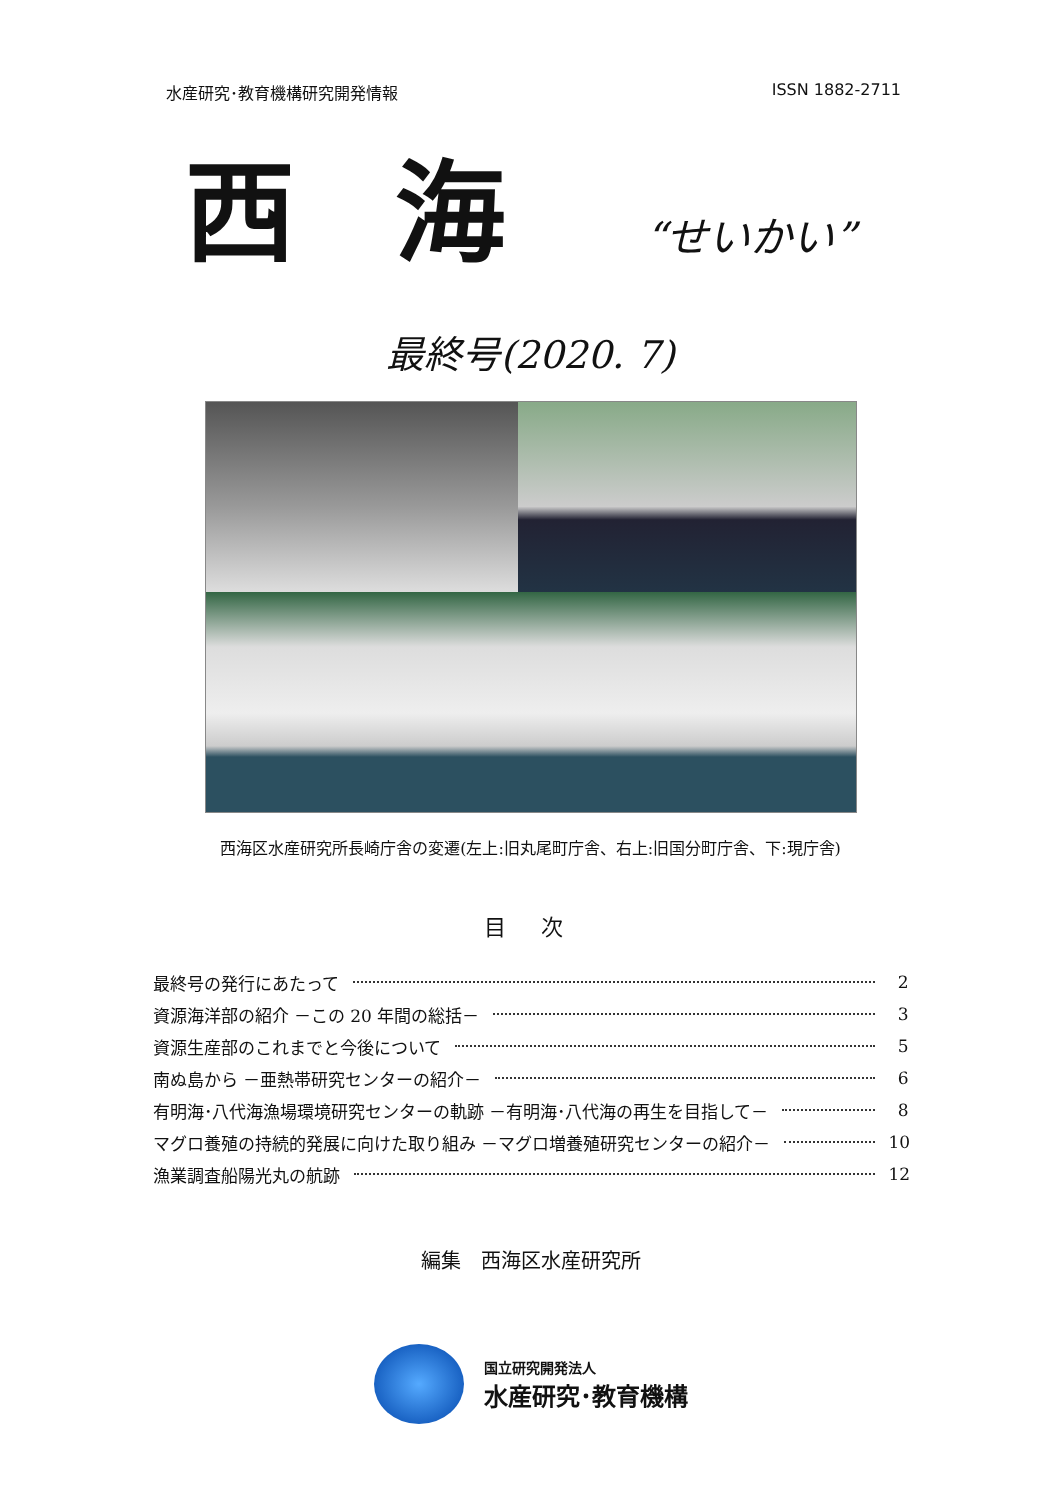水産研究･教育機構研究開発情報 ISSN 1882-2711
西海 “せいかい”
最終号(2020. 7)
西海区水産研究所長崎庁舎の変遷(左上:旧丸尾町庁舎、右上:旧国分町庁舎、下:現庁舎)
目 次
最終号の発行にあたって 2
資源海洋部の紹介 －この 20 年間の総括－ 3
資源生産部のこれまでと今後について 5
南ぬ島から －亜熱帯研究センターの紹介－ 6
有明海･八代海漁場環境研究センターの軌跡 －有明海･八代海の再生を目指して－ 8
マグロ養殖の持続的発展に向けた取り組み －マグロ増養殖研究センターの紹介－ 10
漁業調査船陽光丸の航跡 12
編集　西海区水産研究所
国立研究開発法人
水産研究･教育機構